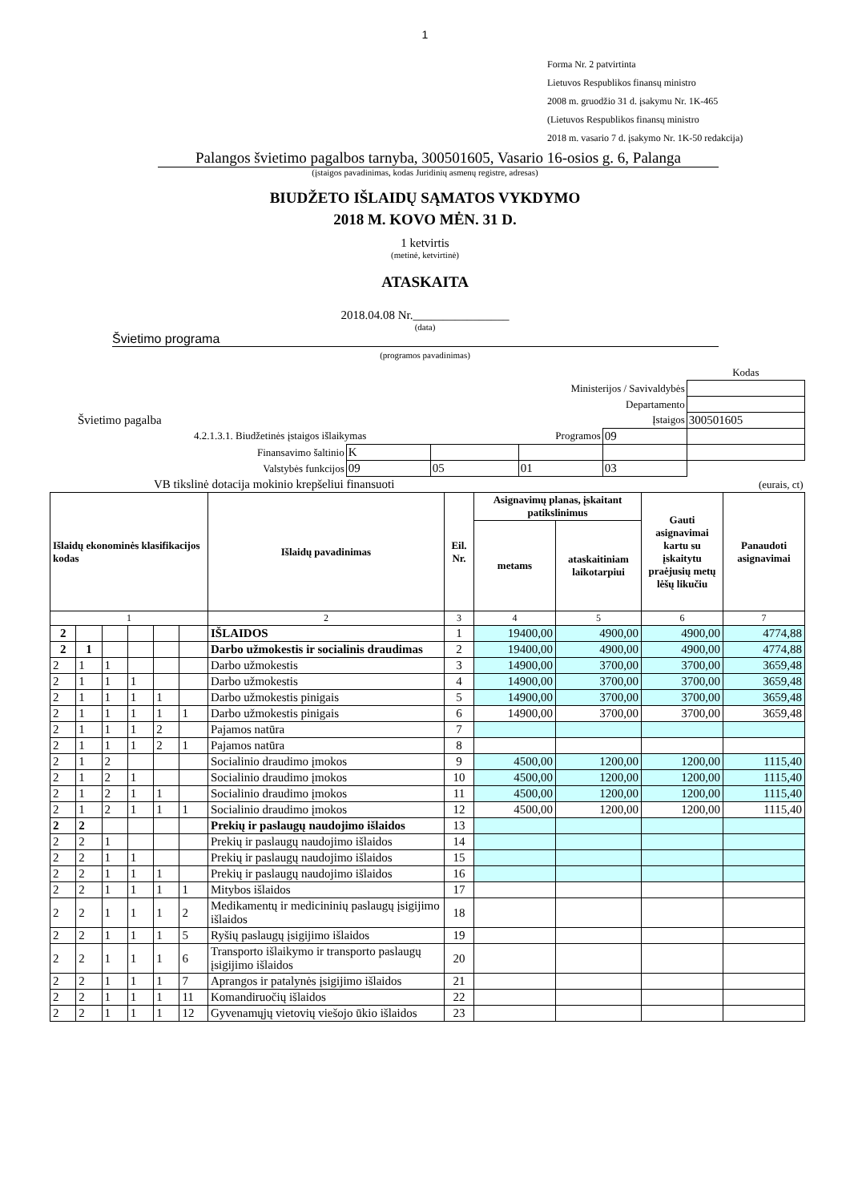1
Forma Nr. 2 patvirtinta
Lietuvos Respublikos finansų ministro
2008 m. gruodžio 31 d. įsakymu Nr. 1K-465
(Lietuvos Respublikos finansų ministro
2018 m. vasario 7 d. įsakymo Nr. 1K-50 redakcija)
Palangos švietimo pagalbos tarnyba, 300501605, Vasario 16-osios g. 6, Palanga
(įstaigos pavadinimas, kodas Juridinių asmenų registre, adresas)
BIUDŽETO IŠLAIDŲ SĄMATOS VYKDYMO
2018 M. KOVO MĖN. 31 D.
1 ketvirtis
(metinė, ketvirtinė)
ATASKAITA
2018.04.08 Nr.________________
(data)
Švietimo programa
(programos pavadinimas)
| | | | | | Kodas |
| Ministerijos / Savivaldybės | | | | | |
| Departamento | | | | | |
| Švietimo pagalba | | | | Įstaigos | 300501605 |
| 4.2.1.3.1. Biudžetinės įstaigos išlaikymas | | | Programos | 09 | |
| Finansavimo šaltinio | K | | | | |
| Valstybės funkcijos | 09 | 05 | 01 | 03 | |
| VB tikslinė dotacija mokinio krepšeliui finansuoti | | | | (eurais, ct) | |
| Išlaidų ekonominės klasifikacijos kodas | | | | | | Išlaidų pavadinimas | Eil. Nr. | Asignavimų planas, įskaitant patikslinimus | | Gauti asignavimai kartu su įskaitytu praėjusių metų lėšų likučiu | Panaudoti asignavimai |
| --- | --- | --- | --- | --- | --- | --- | --- | --- | --- | --- | --- |
| | | | | | | | | metams | ataskaitiniam laikotarpiui | | |
| 1 | | | | | | 2 | 3 | 4 | 5 | 6 | 7 |
| 2 | | | | | | IŠLAIDOS | 1 | 19400,00 | 4900,00 | 4900,00 | 4774,88 |
| 2 | 1 | | | | | Darbo užmokestis ir socialinis draudimas | 2 | 19400,00 | 4900,00 | 4900,00 | 4774,88 |
| 2 | 1 | 1 | | | | Darbo užmokestis | 3 | 14900,00 | 3700,00 | 3700,00 | 3659,48 |
| 2 | 1 | 1 | 1 | | | Darbo užmokestis | 4 | 14900,00 | 3700,00 | 3700,00 | 3659,48 |
| 2 | 1 | 1 | 1 | 1 | | Darbo užmokestis pinigais | 5 | 14900,00 | 3700,00 | 3700,00 | 3659,48 |
| 2 | 1 | 1 | 1 | 1 | 1 | Darbo užmokestis pinigais | 6 | 14900,00 | 3700,00 | 3700,00 | 3659,48 |
| 2 | 1 | 1 | 1 | 2 | | Pajamos natūra | 7 | | | | |
| 2 | 1 | 1 | 1 | 2 | 1 | Pajamos natūra | 8 | | | | |
| 2 | 1 | 2 | | | | Socialinio draudimo įmokos | 9 | 4500,00 | 1200,00 | 1200,00 | 1115,40 |
| 2 | 1 | 2 | 1 | | | Socialinio draudimo įmokos | 10 | 4500,00 | 1200,00 | 1200,00 | 1115,40 |
| 2 | 1 | 2 | 1 | 1 | | Socialinio draudimo įmokos | 11 | 4500,00 | 1200,00 | 1200,00 | 1115,40 |
| 2 | 1 | 2 | 1 | 1 | 1 | Socialinio draudimo įmokos | 12 | 4500,00 | 1200,00 | 1200,00 | 1115,40 |
| 2 | 2 | | | | | Prekių ir paslaugų naudojimo išlaidos | 13 | | | | |
| 2 | 2 | 1 | | | | Prekių ir paslaugų naudojimo išlaidos | 14 | | | | |
| 2 | 2 | 1 | 1 | | | Prekių ir paslaugų naudojimo išlaidos | 15 | | | | |
| 2 | 2 | 1 | 1 | 1 | | Prekių ir paslaugų naudojimo išlaidos | 16 | | | | |
| 2 | 2 | 1 | 1 | 1 | 1 | Mitybos išlaidos | 17 | | | | |
| 2 | 2 | 1 | 1 | 1 | 2 | Medikamentų ir medicininių paslaugų įsigijimo išlaidos | 18 | | | | |
| 2 | 2 | 1 | 1 | 1 | 5 | Ryšių paslaugų įsigijimo išlaidos | 19 | | | | |
| 2 | 2 | 1 | 1 | 1 | 6 | Transporto išlaikymo ir transporto paslaugų įsigijimo išlaidos | 20 | | | | |
| 2 | 2 | 1 | 1 | 1 | 7 | Aprangos ir patalynės įsigijimo išlaidos | 21 | | | | |
| 2 | 2 | 1 | 1 | 1 | 11 | Komandiruočių išlaidos | 22 | | | | |
| 2 | 2 | 1 | 1 | 1 | 12 | Gyvenamųjų vietovių viešojo ūkio išlaidos | 23 | | | | |